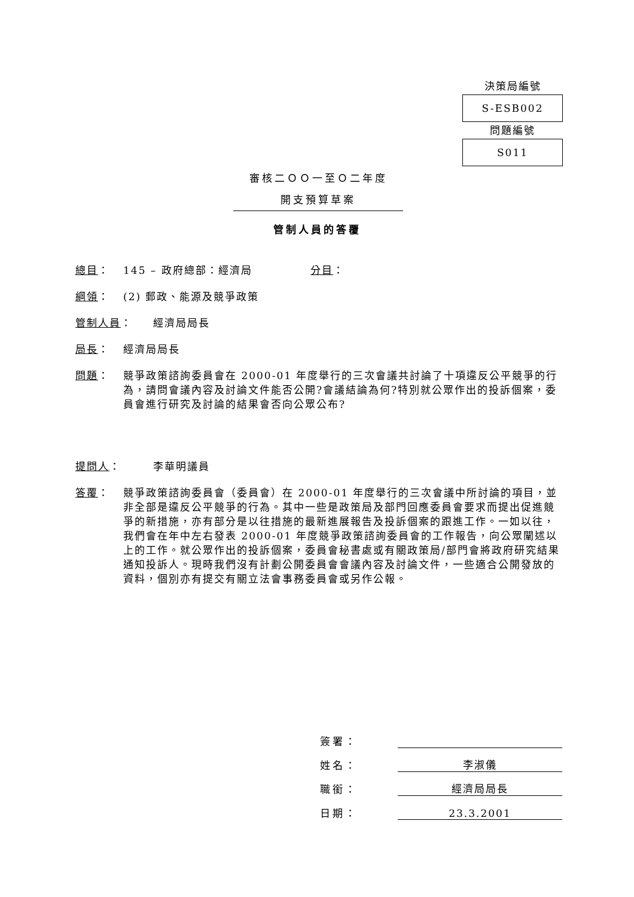決策局編號
S-ESB002
問題編號
S011
審核二ＯＯ一至Ｏ二年度
開支預算草案
管制人員的答覆
總目： 145 – 政府總部：經濟局 分目：
綱領： (2) 郵政、能源及競爭政策
管制人員： 經濟局局長
局長： 經濟局局長
問題： 競爭政策諮詢委員會在 2000-01 年度舉行的三次會議共討論了十項違反公平競爭的行為，請問會議內容及討論文件能否公開?會議結論為何?特別就公眾作出的投訴個案，委員會進行研究及討論的結果會否向公眾公布?
提問人： 李華明議員
答覆： 競爭政策諮詢委員會（委員會）在 2000-01 年度舉行的三次會議中所討論的項目，並非全部是違反公平競爭的行為。其中一些是政策局及部門回應委員會要求而提出促進競爭的新措施，亦有部分是以往措施的最新進展報告及投訴個案的跟進工作。一如以往，我們會在年中左右發表 2000-01 年度競爭政策諮詢委員會的工作報告，向公眾闡述以上的工作。就公眾作出的投訴個案，委員會秘書處或有關政策局/部門會將政府研究結果通知投訴人。現時我們沒有計劃公開委員會會議內容及討論文件，一些適合公開發放的資料，個別亦有提交有關立法會事務委員會或另作公報。
簽署：
姓名：
李淑儀
職銜：
經濟局局長
日期：
23.3.2001